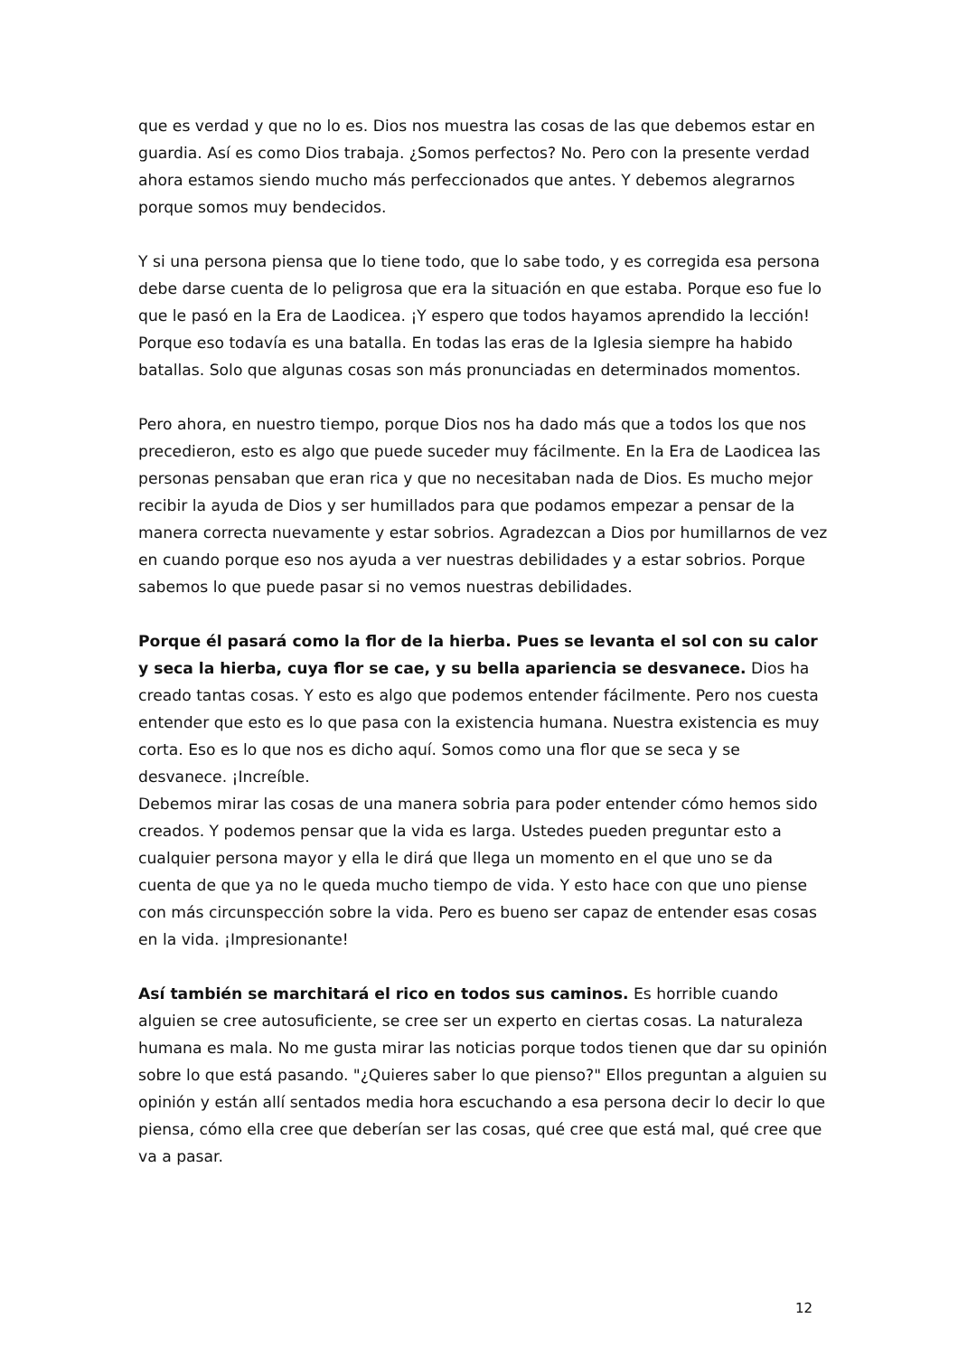que es verdad y que no lo es. Dios nos muestra las cosas de las que debemos estar en guardia. Así es como Dios trabaja. ¿Somos perfectos? No. Pero con la presente verdad ahora estamos siendo mucho más perfeccionados que antes. Y debemos alegrarnos porque somos muy bendecidos.
Y si una persona piensa que lo tiene todo, que lo sabe todo, y es corregida esa persona debe darse cuenta de lo peligrosa que era la situación en que estaba. Porque eso fue lo que le pasó en la Era de Laodicea. ¡Y espero que todos hayamos aprendido la lección! Porque eso todavía es una batalla. En todas las eras de la Iglesia siempre ha habido batallas. Solo que algunas cosas son más pronunciadas en determinados momentos.
Pero ahora, en nuestro tiempo, porque Dios nos ha dado más que a todos los que nos precedieron, esto es algo que puede suceder muy fácilmente. En la Era de Laodicea las personas pensaban que eran rica y que no necesitaban nada de Dios. Es mucho mejor recibir la ayuda de Dios y ser humillados para que podamos empezar a pensar de la manera correcta nuevamente y estar sobrios. Agradezcan a Dios por humillarnos de vez en cuando porque eso nos ayuda a ver nuestras debilidades y a estar sobrios. Porque sabemos lo que puede pasar si no vemos nuestras debilidades.
Porque él pasará como la flor de la hierba. Pues se levanta el sol con su calor y seca la hierba, cuya flor se cae, y su bella apariencia se desvanece. Dios ha creado tantas cosas. Y esto es algo que podemos entender fácilmente. Pero nos cuesta entender que esto es lo que pasa con la existencia humana. Nuestra existencia es muy corta. Eso es lo que nos es dicho aquí. Somos como una flor que se seca y se desvanece. ¡Increíble.
Debemos mirar las cosas de una manera sobria para poder entender cómo hemos sido creados. Y podemos pensar que la vida es larga. Ustedes pueden preguntar esto a cualquier persona mayor y ella le dirá que llega un momento en el que uno se da cuenta de que ya no le queda mucho tiempo de vida. Y esto hace con que uno piense con más circunspección sobre la vida. Pero es bueno ser capaz de entender esas cosas en la vida. ¡Impresionante!
Así también se marchitará el rico en todos sus caminos. Es horrible cuando alguien se cree autosuficiente, se cree ser un experto en ciertas cosas. La naturaleza humana es mala. No me gusta mirar las noticias porque todos tienen que dar su opinión sobre lo que está pasando. "¿Quieres saber lo que pienso?" Ellos preguntan a alguien su opinión y están allí sentados media hora escuchando a esa persona decir lo decir lo que piensa, cómo ella cree que deberían ser las cosas, qué cree que está mal, qué cree que va a pasar.
12